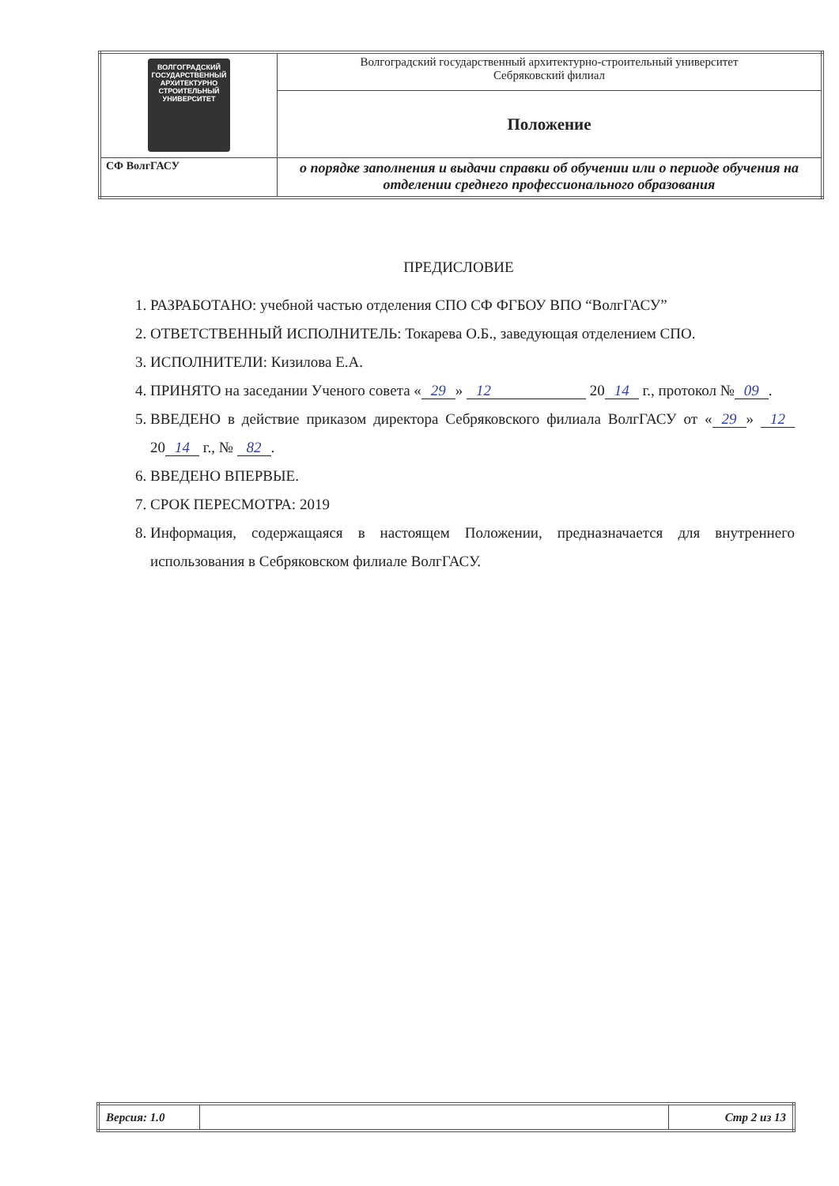| ВОЛГОГРАДСКИЙ ГОСУДАРСТВЕННЫЙ АРХИТЕКТУРНО СТРОИТЕЛЬНЫЙ УНИВЕРСИТЕТ | Волгоградский государственный архитектурно-строительный университет Себряковский филиал |
| | Положение |
| СФ ВолгГАСУ | о порядке заполнения и выдачи справки об обучении или о периоде обучения на отделении среднего профессионального образования |
ПРЕДИСЛОВИЕ
1. РАЗРАБОТАНО: учебной частью отделения СПО СФ ФГБОУ ВПО “ВолгГАСУ”
2. ОТВЕТСТВЕННЫЙ ИСПОЛНИТЕЛЬ: Токарева О.Б., заведующая отделением СПО.
3. ИСПОЛНИТЕЛИ: Кизилова Е.А.
4. ПРИНЯТО на заседании Ученого совета « 29 » 12 20 14 г., протокол № 09.
5. ВВЕДЕНО в действие приказом директора Себряковского филиала ВолгГАСУ от « 29 » 12 20 14 г., № 82.
6. ВВЕДЕНО ВПЕРВЫЕ.
7. СРОК ПЕРЕСМОТРА: 2019
8. Информация, содержащаяся в настоящем Положении, предназначается для внутреннего использования в Себряковском филиале ВолгГАСУ.
| Версия: 1.0 | | Стр 2 из 13 |